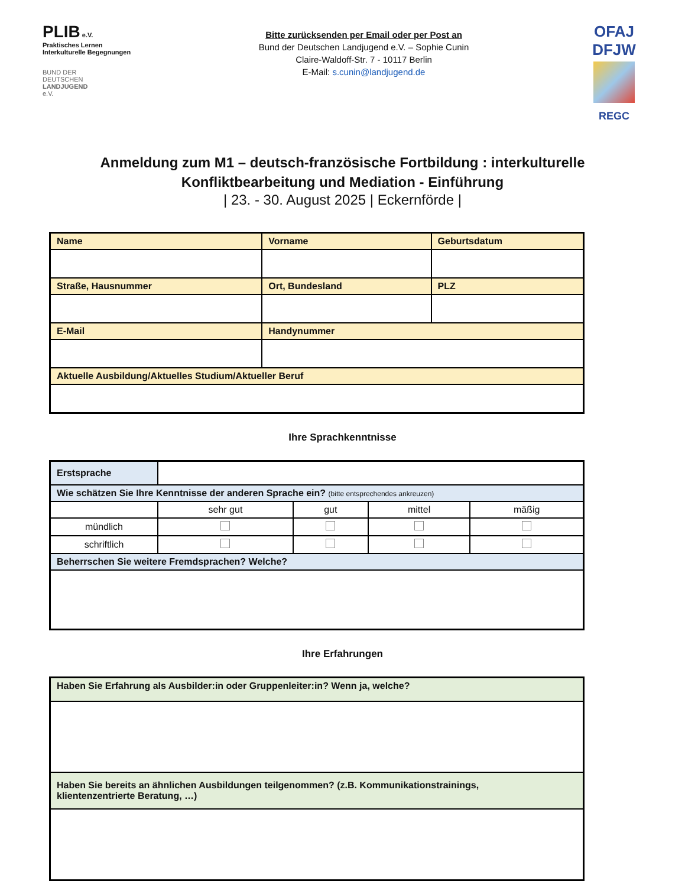PLIB e.V.
Praktisches Lernen
Interkulturelle Begegnungen
BUND DER
DEUTSCHEN
LANDJUGEND
e.V.
Bitte zurücksenden per Email oder per Post an
Bund der Deutschen Landjugend e.V. – Sophie Cunin
Claire-Waldoff-Str. 7 - 10117 Berlin
E-Mail: s.cunin@landjugend.de
OFAJ
DFJW
REGC
Anmeldung zum M1 – deutsch-französische Fortbildung : interkulturelle
Konfliktbearbeitung und Mediation - Einführung
| 23. - 30. August 2025 | Eckernförde |
| Name | Vorname | Geburtsdatum |
| Straße, Hausnummer | Ort, Bundesland | PLZ |
| E-Mail | Handynummer | |
| Aktuelle Ausbildung/Aktuelles Studium/Aktueller Beruf | | |
Ihre Sprachkenntnisse
| Erstsprache | | | | |
| Wie schätzen Sie Ihre Kenntnisse der anderen Sprache ein? (bitte entsprechendes ankreuzen) | | | | |
| | sehr gut | gut | mittel | mäßig |
| mündlich | | | | |
| schriftlich | | | | |
| Beherrschen Sie weitere Fremdsprachen? Welche? | | | | |
Ihre Erfahrungen
| Haben Sie Erfahrung als Ausbilder:in oder Gruppenleiter:in? Wenn ja, welche? |
| Haben Sie bereits an ähnlichen Ausbildungen teilgenommen? (z.B. Kommunikationstrainings, klientenzentrierte Beratung, …) |